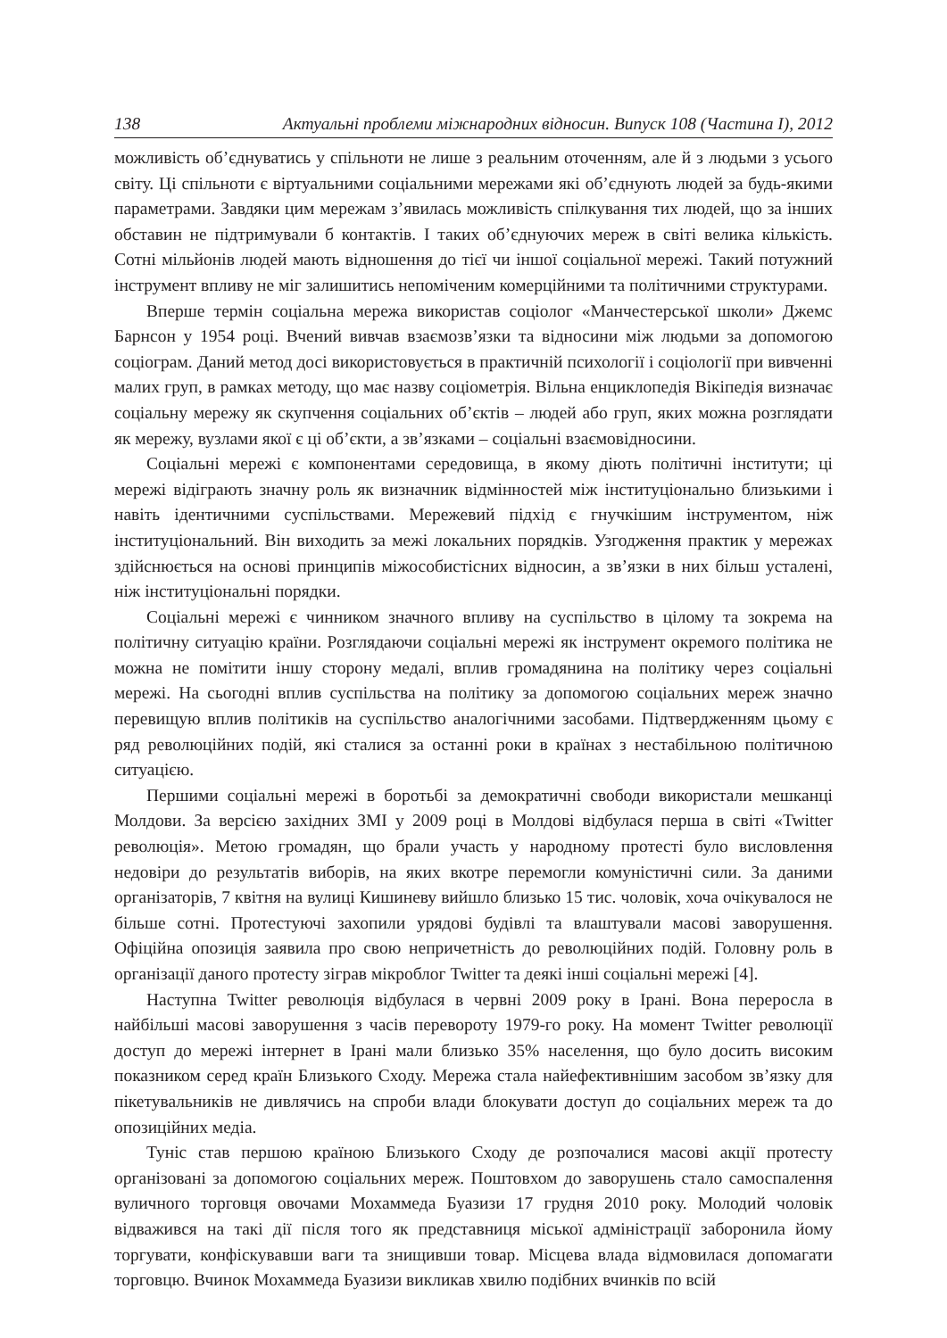138 Актуальні проблеми міжнародних відносин. Випуск 108 (Частина I), 2012
можливість об’єднуватись у спільноти не лише з реальним оточенням, але й з людьми з усього світу. Ці спільноти є віртуальними соціальними мережами які об’єднують людей за будь-якими параметрами. Завдяки цим мережам з’явилась можливість спілкування тих людей, що за інших обставин не підтримували б контактів. І таких об’єднуючих мереж в світі велика кількість. Сотні мільйонів людей мають відношення до тієї чи іншої соціальної мережі. Такий потужний інструмент впливу не міг залишитись непоміченим комерційними та політичними структурами.
Вперше термін соціальна мережа використав соціолог «Манчестерської школи» Джемс Барнсон у 1954 році. Вчений вивчав взаємозв’язки та відносини між людьми за допомогою соціограм. Даний метод досі використовується в практичній психології і соціології при вивченні малих груп, в рамках методу, що має назву соціометрія. Вільна енциклопедія Вікіпедія визначає соціальну мережу як скупчення соціальних об’єктів – людей або груп, яких можна розглядати як мережу, вузлами якої є ці об’єкти, а зв’язками – соціальні взаємовідносини.
Соціальні мережі є компонентами середовища, в якому діють політичні інститути; ці мережі відіграють значну роль як визначник відмінностей між інституціонально близькими і навіть ідентичними суспільствами. Мережевий підхід є гнучкішим інструментом, ніж інституціональний. Він виходить за межі локальних порядків. Узгодження практик у мережах здійснюється на основі принципів міжособистісних відносин, а зв’язки в них більш усталені, ніж інституціональні порядки.
Соціальні мережі є чинником значного впливу на суспільство в цілому та зокрема на політичну ситуацію країни. Розглядаючи соціальні мережі як інструмент окремого політика не можна не помітити іншу сторону медалі, вплив громадянина на політику через соціальні мережі. На сьогодні вплив суспільства на політику за допомогою соціальних мереж значно перевищую вплив політиків на суспільство аналогічними засобами. Підтвердженням цьому є ряд революційних подій, які сталися за останні роки в країнах з нестабільною політичною ситуацією.
Першими соціальні мережі в боротьбі за демократичні свободи використали мешканці Молдови. За версією західних ЗМІ у 2009 році в Молдові відбулася перша в світі «Twitter революція». Метою громадян, що брали участь у народному протесті було висловлення недовіри до результатів виборів, на яких вкотре перемогли комуністичні сили. За даними організаторів, 7 квітня на вулиці Кишиневу вийшло близько 15 тис. чоловік, хоча очікувалося не більше сотні. Протестуючі захопили урядові будівлі та влаштували масові заворушення. Офіційна опозиція заявила про свою непричетність до революційних подій. Головну роль в організації даного протесту зіграв мікроблог Twitter та деякі інші соціальні мережі [4].
Наступна Twitter революція відбулася в червні 2009 року в Ірані. Вона переросла в найбільші масові заворушення з часів перевороту 1979-го року. На момент Twitter революції доступ до мережі інтернет в Ірані мали близько 35% населення, що було досить високим показником серед країн Близького Сходу. Мережа стала найефективнішим засобом зв’язку для пікетувальників не дивлячись на спроби влади блокувати доступ до соціальних мереж та до опозиційних медіа.
Туніс став першою країною Близького Сходу де розпочалися масові акції протесту організовані за допомогою соціальних мереж. Поштовхом до заворушень стало самоспалення вуличного торговця овочами Мохаммеда Буазизи 17 грудня 2010 року. Молодий чоловік відважився на такі дії після того як представниця міської адміністрації заборонила йому торгувати, конфіскувавши ваги та знищивши товар. Місцева влада відмовилася допомагати торговцю. Вчинок Мохаммеда Буазизи викликав хвилю подібних вчинків по всій